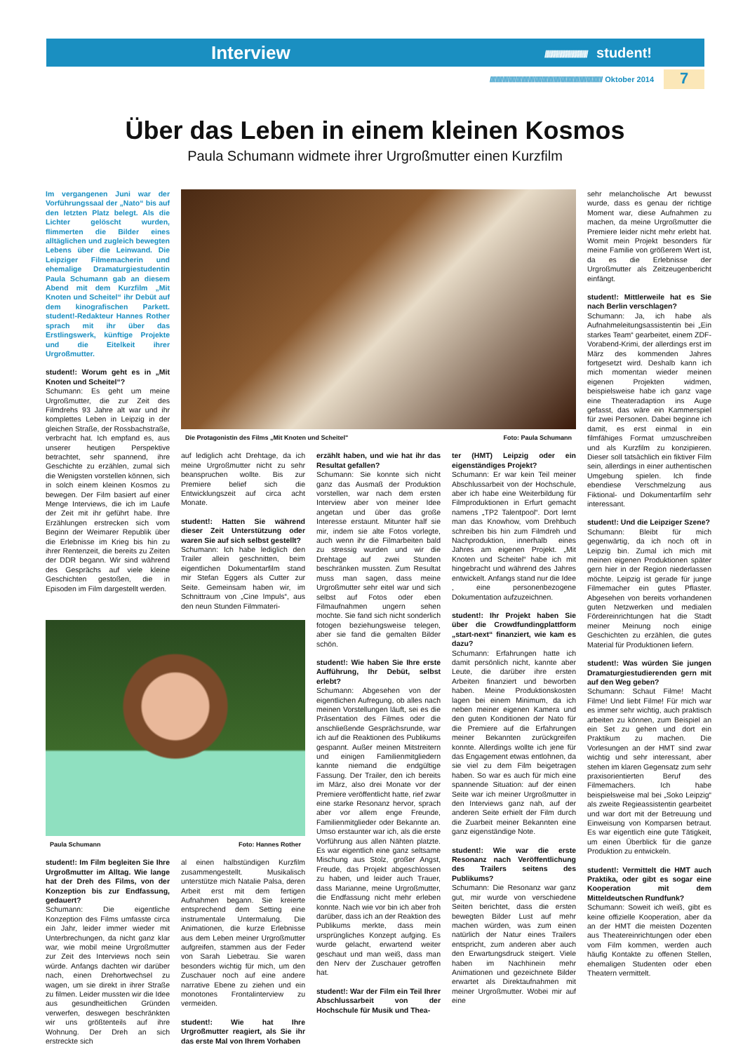Interview
//////////////////////////////// student!
////////////////////////////////////////////////////////////////////////////// Oktober 2014
7
Über das Leben in einem kleinen Kosmos
Paula Schumann widmete ihrer Urgroßmutter einen Kurzfilm
Im vergangenen Juni war der Vorführungssaal der „Nato“ bis auf den letzten Platz belegt. Als die Lichter gelöscht wurden, flimmerten die Bilder eines alltäglichen und zugleich bewegten Lebens über die Leinwand. Die Leipziger Filmemacherin und ehemalige Dramaturgiestudentin Paula Schumann gab an diesem Abend mit dem Kurzfilm „Mit Knoten und Scheitel“ ihr Debüt auf dem kinografischen Parkett. student!-Redakteur Hannes Rother sprach mit ihr über das Erstlingswerk, künftige Projekte und die Eitelkeit ihrer Urgroßmutter.
student!: Worum geht es in „Mit Knoten und Scheitel“?
Schumann: Es geht um meine Urgroßmutter, die zur Zeit des Filmdrehs 93 Jahre alt war und ihr komplettes Leben in Leipzig in der gleichen Straße, der Rossbachstraße, verbracht hat. Ich empfand es, aus unserer heutigen Perspektive betrachtet, sehr spannend, ihre Geschichte zu erzählen, zumal sich die Wenigsten vorstellen können, sich in solch einem kleinen Kosmos zu bewegen. Der Film basiert auf einer Menge Interviews, die ich im Laufe der Zeit mit ihr geführt habe. Ihre Erzählungen erstrecken sich vom Beginn der Weimarer Republik über die Erlebnisse im Krieg bis hin zu ihrer Rentenzeit, die bereits zu Zeiten der DDR begann. Wir sind während des Gesprächs auf viele kleine Geschichten gestoßen, die in Episoden im Film dargestellt werden.
Die Protagonistin des Films „Mit Knoten und Scheitel" Foto: Paula Schumann
Paula Schumann Foto: Hannes Rother
student!: Im Film begleiten Sie Ihre Urgroßmutter im Alltag. Wie lange hat der Dreh des Films, von der Konzeption bis zur Endfassung, gedauert?
Schumann: Die eigentliche Konzeption des Films umfasste circa ein Jahr, leider immer wieder mit Unterbrechungen, da nicht ganz klar war, wie mobil meine Urgroßmutter zur Zeit des Interviews noch sein würde. Anfangs dachten wir darüber nach, einen Drehortwechsel zu wagen, um sie direkt in ihrer Straße zu filmen. Leider mussten wir die Idee aus gesundheitlichen Gründen verwerfen, deswegen beschränkten wir uns größtenteils auf ihre Wohnung. Der Dreh an sich erstreckte sich
auf lediglich acht Drehtage, da ich meine Urgroßmutter nicht zu sehr beanspruchen wollte. Bis zur Premiere belief sich die Entwicklungszeit auf circa acht Monate.
student!: Hatten Sie während dieser Zeit Unterstützung oder waren Sie auf sich selbst gestellt?
Schumann: Ich habe lediglich den Trailer allein geschnitten, beim eigentlichen Dokumentarfilm stand mir Stefan Eggers als Cutter zur Seite. Gemeinsam haben wir, im Schnittraum von „Cine Impuls“, aus den neun Stunden Filmmateri-
al einen halbstündigen Kurzfilm zusammengestellt. Musikalisch unterstütze mich Natalie Palsa, deren Arbeit erst mit dem fertigen Aufnahmen begann. Sie kreierte entsprechend dem Setting eine instrumentale Untermalung. Die Animationen, die kurze Erlebnisse aus dem Leben meiner Urgroßmutter aufgreifen, stammen aus der Feder von Sarah Liebetrau. Sie waren besonders wichtig für mich, um den Zuschauer noch auf eine andere narrative Ebene zu ziehen und ein monotones Frontalinterview zu vermeiden.
student!: Wie hat Ihre Urgroßmutter reagiert, als Sie ihr das erste Mal von Ihrem Vorhaben
erzählt haben, und wie hat ihr das Resultat gefallen?
Schumann: Sie konnte sich nicht ganz das Ausmaß der Produktion vorstellen, war nach dem ersten Interview aber von meiner Idee angetan und über das große Interesse erstaunt. Mitunter half sie mir, indem sie alte Fotos vorlegte, auch wenn ihr die Filmarbeiten bald zu stressig wurden und wir die Drehtage auf zwei Stunden beschränken mussten. Zum Resultat muss man sagen, dass meine Urgroßmutter sehr eitel war und sich selbst auf Fotos oder eben Filmaufnahmen ungern sehen mochte. Sie fand sich nicht sonderlich fotogen beziehungsweise telegen, aber sie fand die gemalten Bilder schön.
student!: Wie haben Sie Ihre erste Aufführung, Ihr Debüt, selbst erlebt?
Schumann: Abgesehen von der eigentlichen Aufregung, ob alles nach meinen Vorstellungen läuft, sei es die Präsentation des Filmes oder die anschließende Gesprächsrunde, war ich auf die Reaktionen des Publikums gespannt. Außer meinen Mitstreitern und einigen Familienmitgliedern kannte niemand die endgültige Fassung. Der Trailer, den ich bereits im März, also drei Monate vor der Premiere veröffentlicht hatte, rief zwar eine starke Resonanz hervor, sprach aber vor allem enge Freunde, Familienmitglieder oder Bekannte an. Umso erstaunter war ich, als die erste Vorführung aus allen Nähten platzte. Es war eigentlich eine ganz seltsame Mischung aus Stolz, großer Angst, Freude, das Projekt abgeschlossen zu haben, und leider auch Trauer, dass Marianne, meine Urgroßmutter, die Endfassung nicht mehr erleben konnte. Nach wie vor bin ich aber froh darüber, dass ich an der Reaktion des Publikums merkte, dass mein ursprüngliches Konzept aufging. Es wurde gelacht, erwartend weiter geschaut und man weiß, dass man den Nerv der Zuschauer getroffen hat.
student!: War der Film ein Teil Ihrer Abschlussarbeit von der Hochschule für Musik und Thea-
ter (HMT) Leipzig oder ein eigenständiges Projekt?
Schumann: Er war kein Teil meiner Abschlussarbeit von der Hochschule, aber ich habe eine Weiterbildung für Filmproduktionen in Erfurt gemacht namens „TP2 Talentpool“. Dort lernt man das Knowhow, vom Drehbuch schreiben bis hin zum Filmdreh und Nachproduktion, innerhalb eines Jahres am eigenen Projekt. „Mit Knoten und Scheitel“ habe ich mit hingebracht und während des Jahres entwickelt. Anfangs stand nur die Idee , eine personenbezogene Dokumentation aufzuzeichnen.
student!: Ihr Projekt haben Sie über die Crowdfundingplattform „start-next“ finanziert, wie kam es dazu?
Schumann: Erfahrungen hatte ich damit persönlich nicht, kannte aber Leute, die darüber ihre ersten Arbeiten finanziert und beworben haben. Meine Produktionskosten lagen bei einem Minimum, da ich neben meiner eigenen Kamera und den guten Konditionen der Nato für die Premiere auf die Erfahrungen meiner Bekannten zurückgreifen konnte. Allerdings wollte ich jene für das Engagement etwas entlohnen, da sie viel zu dem Film beigetragen haben. So war es auch für mich eine spannende Situation: auf der einen Seite war ich meiner Urgroßmutter in den Interviews ganz nah, auf der anderen Seite erhielt der Film durch die Zuarbeit meiner Bekannten eine ganz eigenständige Note.
student!: Wie war die erste Resonanz nach Veröffentlichung des Trailers seitens des Publikums?
Schumann: Die Resonanz war ganz gut, mir wurde von verschiedene Seiten berichtet, dass die ersten bewegten Bilder Lust auf mehr machen würden, was zum einen natürlich der Natur eines Trailers entspricht, zum anderen aber auch den Erwartungsdruck steigert. Viele haben im Nachhinein mehr Animationen und gezeichnete Bilder erwartet als Direktaufnahmen mit meiner Urgroßmutter. Wobei mir auf eine
sehr melancholische Art bewusst wurde, dass es genau der richtige Moment war, diese Aufnahmen zu machen, da meine Urgroßmutter die Premiere leider nicht mehr erlebt hat. Womit mein Projekt besonders für meine Familie von größerem Wert ist, da es die Erlebnisse der Urgroßmutter als Zeitzeugenbericht einfängt.
student!: Mittlerweile hat es Sie nach Berlin verschlagen?
Schumann: Ja, ich habe als Aufnahmeleitungsassistentin bei „Ein starkes Team“ gearbeitet, einem ZDF-Vorabend-Krimi, der allerdings erst im März des kommenden Jahres fortgesetzt wird. Deshalb kann ich mich momentan wieder meinen eigenen Projekten widmen, beispielsweise habe ich ganz vage eine Theateradaption ins Auge gefasst, das wäre ein Kammerspiel für zwei Personen. Dabei beginne ich damit, es erst einmal in ein filmfähiges Format umzuschreiben und als Kurzfilm zu konzipieren. Dieser soll tatsächlich ein fiktiver Film sein, allerdings in einer authentischen Umgebung spielen. Ich finde ebendiese Verschmelzung aus Fiktional- und Dokumentarfilm sehr interessant.
student!: Und die Leipziger Szene?
Schumann: Bleibt für mich gegenwärtig, da ich noch oft in Leipzig bin. Zumal ich mich mit meinen eigenen Produktionen später gern hier in der Region niederlassen möchte. Leipzig ist gerade für junge Filmemacher ein gutes Pflaster. Abgesehen von bereits vorhandenen guten Netzwerken und medialen Fördereinrichtungen hat die Stadt meiner Meinung noch einige Geschichten zu erzählen, die gutes Material für Produktionen liefern.
student!: Was würden Sie jungen Dramaturgiestudierenden gern mit auf den Weg geben?
Schumann: Schaut Filme! Macht Filme! Und liebt Filme! Für mich war es immer sehr wichtig, auch praktisch arbeiten zu können, zum Beispiel an ein Set zu gehen und dort ein Praktikum zu machen. Die Vorlesungen an der HMT sind zwar wichtig und sehr interessant, aber stehen im klaren Gegensatz zum sehr praxisorientierten Beruf des Filmemachers. Ich habe beispielsweise mal bei „Soko Leipzig“ als zweite Regieassistentin gearbeitet und war dort mit der Betreuung und Einweisung von Komparsen betraut. Es war eigentlich eine gute Tätigkeit, um einen Überblick für die ganze Produktion zu entwickeln.
student!: Vermittelt die HMT auch Praktika, oder gibt es sogar eine Kooperation mit dem Mitteldeutschen Rundfunk?
Schumann: Soweit ich weiß, gibt es keine offizielle Kooperation, aber da an der HMT die meisten Dozenten aus Theatereinrichtungen oder eben vom Film kommen, werden auch häufig Kontakte zu offenen Stellen, ehemaligen Studenten oder eben Theatern vermittelt.